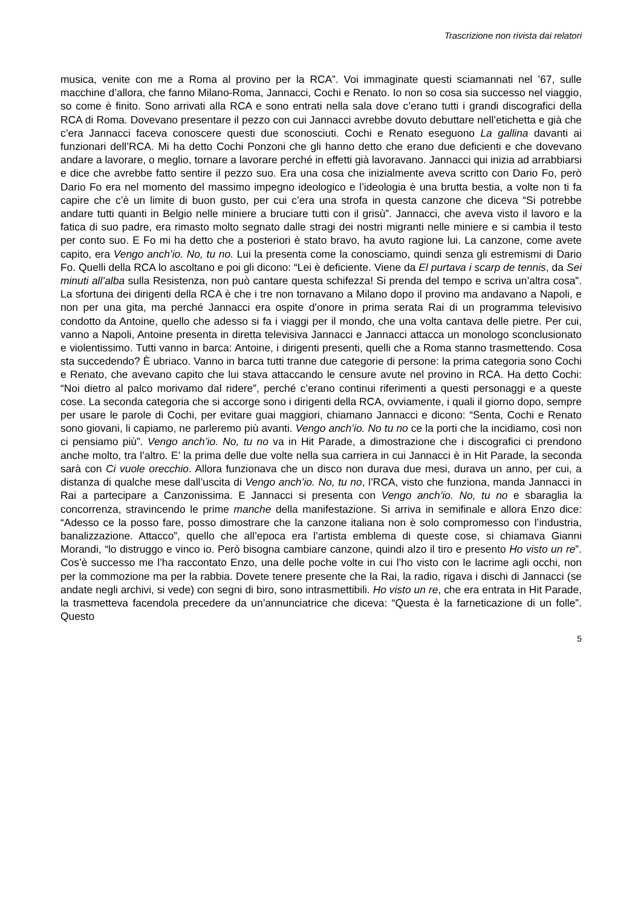Trascrizione non rivista dai relatori
musica, venite con me a Roma al provino per la RCA”. Voi immaginate questi sciamannati nel ’67, sulle macchine d’allora, che fanno Milano-Roma, Jannacci, Cochi e Renato. Io non so cosa sia successo nel viaggio, so come è finito. Sono arrivati alla RCA e sono entrati nella sala dove c’erano tutti i grandi discografici della RCA di Roma. Dovevano presentare il pezzo con cui Jannacci avrebbe dovuto debuttare nell’etichetta e già che c’era Jannacci faceva conoscere questi due sconosciuti. Cochi e Renato eseguono La gallina davanti ai funzionari dell’RCA. Mi ha detto Cochi Ponzoni che gli hanno detto che erano due deficienti e che dovevano andare a lavorare, o meglio, tornare a lavorare perché in effetti già lavoravano. Jannacci qui inizia ad arrabbiarsi e dice che avrebbe fatto sentire il pezzo suo. Era una cosa che inizialmente aveva scritto con Dario Fo, però Dario Fo era nel momento del massimo impegno ideologico e l’ideologia è una brutta bestia, a volte non ti fa capire che c’è un limite di buon gusto, per cui c’era una strofa in questa canzone che diceva “Si potrebbe andare tutti quanti in Belgio nelle miniere a bruciare tutti con il grisù”. Jannacci, che aveva visto il lavoro e la fatica di suo padre, era rimasto molto segnato dalle stragi dei nostri migranti nelle miniere e si cambia il testo per conto suo. E Fo mi ha detto che a posteriori è stato bravo, ha avuto ragione lui. La canzone, come avete capito, era Vengo anch’io. No, tu no. Lui la presenta come la conosciamo, quindi senza gli estremismi di Dario Fo. Quelli della RCA lo ascoltano e poi gli dicono: “Lei è deficiente. Viene da El purtava i scarp de tennis, da Sei minuti all’alba sulla Resistenza, non può cantare questa schifezza! Si prenda del tempo e scriva un’altra cosa”. La sfortuna dei dirigenti della RCA è che i tre non tornavano a Milano dopo il provino ma andavano a Napoli, e non per una gita, ma perché Jannacci era ospite d’onore in prima serata Rai di un programma televisivo condotto da Antoine, quello che adesso si fa i viaggi per il mondo, che una volta cantava delle pietre. Per cui, vanno a Napoli, Antoine presenta in diretta televisiva Jannacci e Jannacci attacca un monologo sconclusionato e violentissimo. Tutti vanno in barca: Antoine, i dirigenti presenti, quelli che a Roma stanno trasmettendo. Cosa sta succedendo? È ubriaco. Vanno in barca tutti tranne due categorie di persone: la prima categoria sono Cochi e Renato, che avevano capito che lui stava attaccando le censure avute nel provino in RCA. Ha detto Cochi: “Noi dietro al palco morivamo dal ridere”, perché c’erano continui riferimenti a questi personaggi e a queste cose. La seconda categoria che si accorge sono i dirigenti della RCA, ovviamente, i quali il giorno dopo, sempre per usare le parole di Cochi, per evitare guai maggiori, chiamano Jannacci e dicono: “Senta, Cochi e Renato sono giovani, li capiamo, ne parleremo più avanti. Vengo anch’io. No tu no ce la porti che la incidiamo, così non ci pensiamo più”. Vengo anch’io. No, tu no va in Hit Parade, a dimostrazione che i discografici ci prendono anche molto, tra l’altro. E’ la prima delle due volte nella sua carriera in cui Jannacci è in Hit Parade, la seconda sarà con Ci vuole orecchio. Allora funzionava che un disco non durava due mesi, durava un anno, per cui, a distanza di qualche mese dall’uscita di Vengo anch’io. No, tu no, l’RCA, visto che funziona, manda Jannacci in Rai a partecipare a Canzonissima. E Jannacci si presenta con Vengo anch’io. No, tu no e sbaraglia la concorrenza, stravincendo le prime manche della manifestazione. Si arriva in semifinale e allora Enzo dice: “Adesso ce la posso fare, posso dimostrare che la canzone italiana non è solo compromesso con l’industria, banalizzazione. Attacco”, quello che all’epoca era l’artista emblema di queste cose, si chiamava Gianni Morandi, “lo distruggo e vinco io. Però bisogna cambiare canzone, quindi alzo il tiro e presento Ho visto un re”. Cos’è successo me l’ha raccontato Enzo, una delle poche volte in cui l’ho visto con le lacrime agli occhi, non per la commozione ma per la rabbia. Dovete tenere presente che la Rai, la radio, rigava i dischi di Jannacci (se andate negli archivi, si vede) con segni di biro, sono intrasmettibili. Ho visto un re, che era entrata in Hit Parade, la trasmetteva facendola precedere da un’annunciatrice che diceva: “Questa è la farneticazione di un folle”. Questo
5